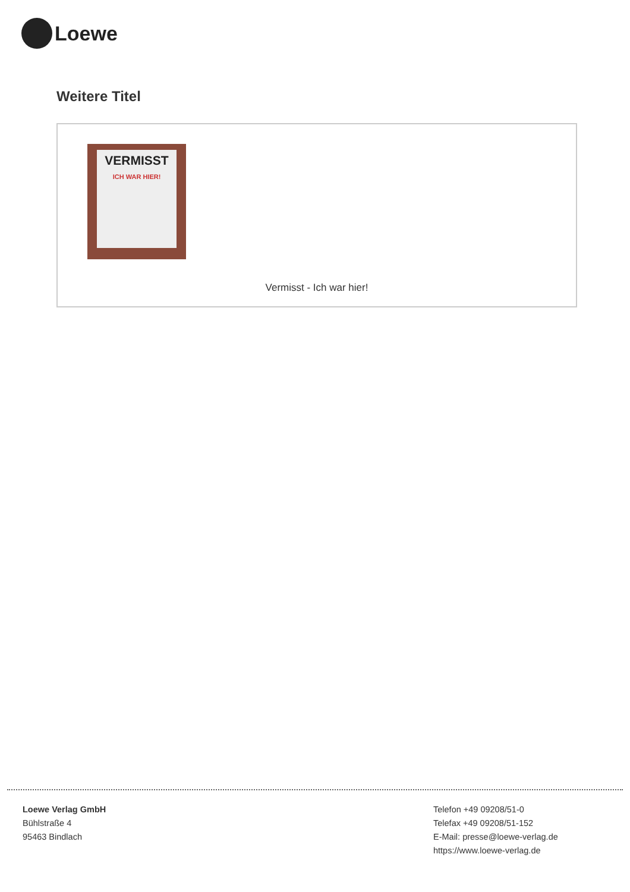Loewe
Weitere Titel
VERMISST
ICH WAR HIER!
Vermisst - Ich war hier!
Loewe Verlag GmbH
Bühlstraße 4
95463 Bindlach
Telefon +49 09208/51-0
Telefax +49 09208/51-152
E-Mail: presse@loewe-verlag.de
https://www.loewe-verlag.de